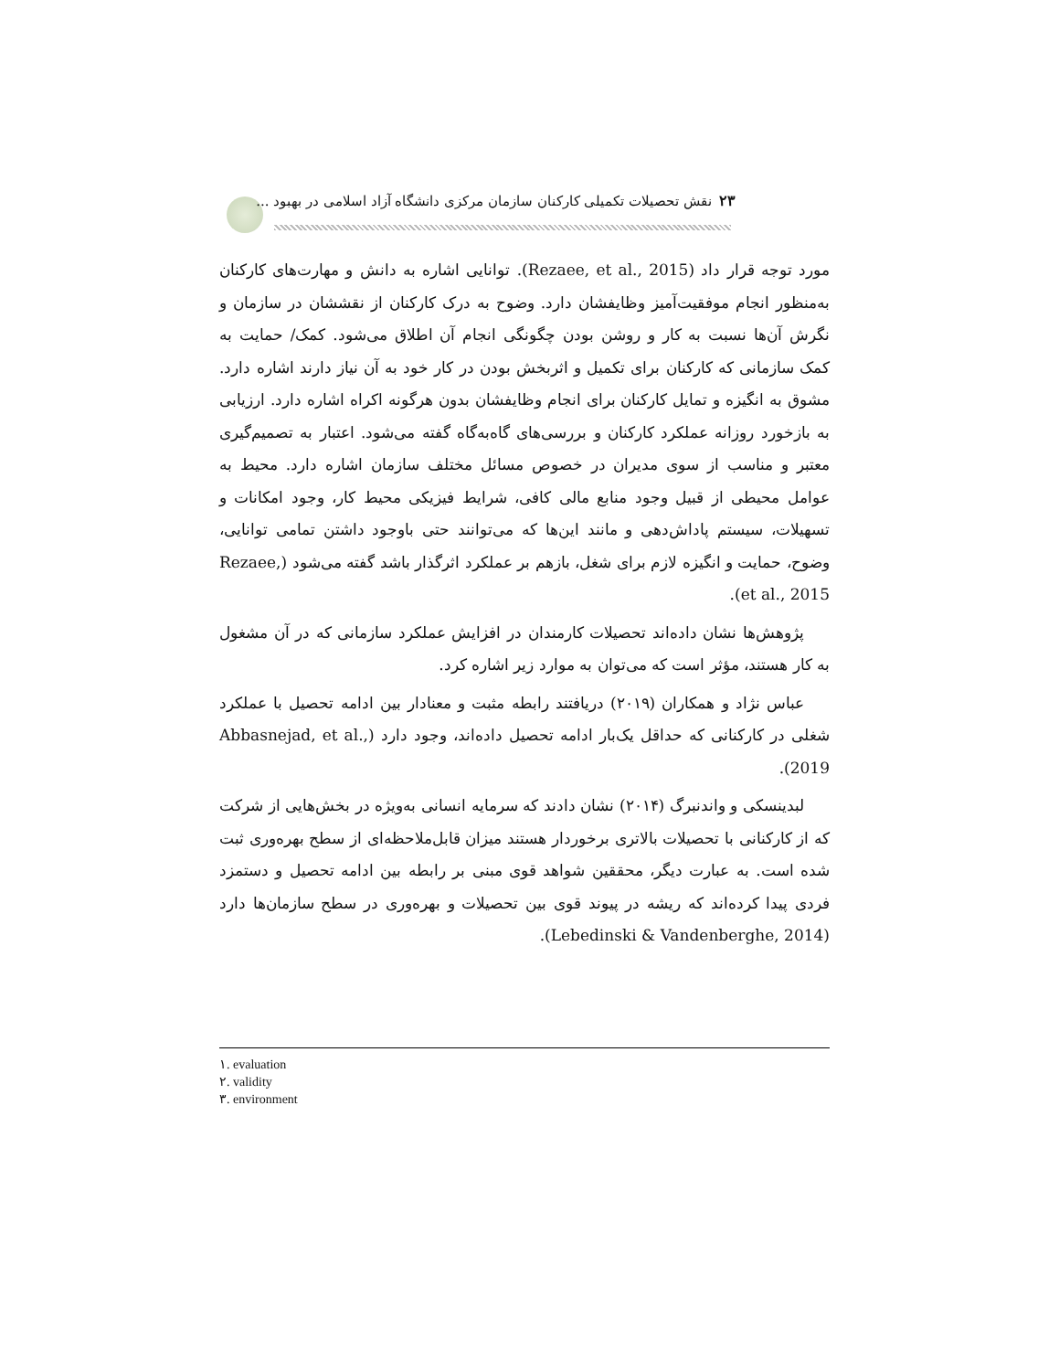۲۳ نقش تحصیلات تکمیلی کارکنان سازمان مرکزی دانشگاه آزاد اسلامی در بهبود ...
مورد توجه قرار داد (Rezaee, et al., 2015). توانایی اشاره به دانش و مهارت‌های کارکنان به‌منظور انجام موفقیت‌آمیز وظایفشان دارد. وضوح به درک کارکنان از نقششان در سازمان و نگرش آن‌ها نسبت به کار و روشن بودن چگونگی انجام آن اطلاق می‌شود. کمک/ حمایت به کمک سازمانی که کارکنان برای تکمیل و اثربخش بودن در کار خود به آن نیاز دارند اشاره دارد. مشوق به انگیزه و تمایل کارکنان برای انجام وظایفشان بدون هرگونه اکراه اشاره دارد. ارزیابی به بازخورد روزانه عملکرد کارکنان و بررسی‌های گاه‌به‌گاه گفته می‌شود. اعتبار به تصمیم‌گیری معتبر و مناسب از سوی مدیران در خصوص مسائل مختلف سازمان اشاره دارد. محیط به عوامل محیطی از قبیل وجود منابع مالی کافی، شرایط فیزیکی محیط کار، وجود امکانات و تسهیلات، سیستم پاداش‌دهی و مانند این‌ها که می‌توانند حتی باوجود داشتن تمامی توانایی، وضوح، حمایت و انگیزه لازم برای شغل، بازهم بر عملکرد اثرگذار باشد گفته می‌شود (Rezaee, et al., 2015).
پژوهش‌ها نشان داده‌اند تحصیلات کارمندان در افزایش عملکرد سازمانی که در آن مشغول به کار هستند، مؤثر است که می‌توان به موارد زیر اشاره کرد.
عباس نژاد و همکاران (۲۰۱۹) دریافتند رابطه مثبت و معنادار بین ادامه تحصیل با عملکرد شغلی در کارکنانی که حداقل یک‌بار ادامه تحصیل داده‌اند، وجود دارد (Abbasnejad, et al., 2019).
لبدینسکی و واندنبرگ (۲۰۱۴) نشان دادند که سرمایه انسانی به‌ویژه در بخش‌هایی از شرکت که از کارکنانی با تحصیلات بالاتری برخوردار هستند میزان قابل‌ملاحظه‌ای از سطح بهره‌وری ثبت شده است. به عبارت دیگر، محققین شواهد قوی مبنی بر رابطه بین ادامه تحصیل و دستمزد فردی پیدا کرده‌اند که ریشه در پیوند قوی بین تحصیلات و بهره‌وری در سطح سازمان‌ها دارد (Lebedinski & Vandenberghe, 2014).
۱. evaluation
۲. validity
۳. environment